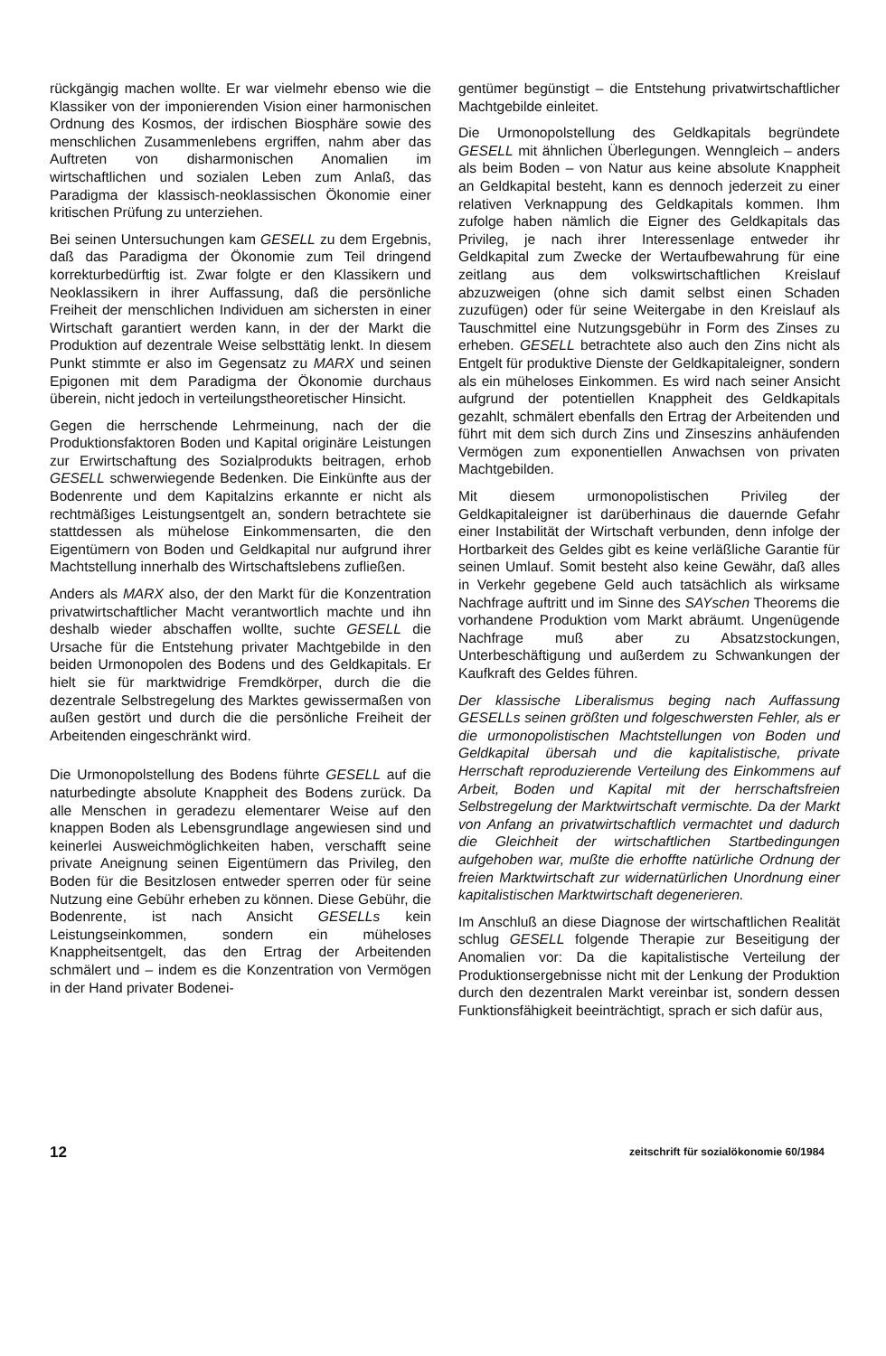rückgängig machen wollte. Er war vielmehr ebenso wie die Klassiker von der imponierenden Vision einer harmonischen Ordnung des Kosmos, der irdischen Biosphäre sowie des menschlichen Zusammenlebens ergriffen, nahm aber das Auftreten von disharmonischen Anomalien im wirtschaftlichen und sozialen Leben zum Anlaß, das Paradigma der klassisch-neoklassischen Ökonomie einer kritischen Prüfung zu unterziehen.
Bei seinen Untersuchungen kam GESELL zu dem Ergebnis, daß das Paradigma der Ökonomie zum Teil dringend korrekturbedürftig ist. Zwar folgte er den Klassikern und Neoklassikern in ihrer Auffassung, daß die persönliche Freiheit der menschlichen Individuen am sichersten in einer Wirtschaft garantiert werden kann, in der der Markt die Produktion auf dezentrale Weise selbsttätig lenkt. In diesem Punkt stimmte er also im Gegensatz zu MARX und seinen Epigonen mit dem Paradigma der Ökonomie durchaus überein, nicht jedoch in verteilungstheoretischer Hinsicht.
Gegen die herrschende Lehrmeinung, nach der die Produktionsfaktoren Boden und Kapital originäre Leistungen zur Erwirtschaftung des Sozialprodukts beitragen, erhob GESELL schwerwiegende Bedenken. Die Einkünfte aus der Bodenrente und dem Kapitalzins erkannte er nicht als rechtmäßiges Leistungsentgelt an, sondern betrachtete sie stattdessen als mühelose Einkommensarten, die den Eigentümern von Boden und Geldkapital nur aufgrund ihrer Machtstellung innerhalb des Wirtschaftslebens zufließen.
Anders als MARX also, der den Markt für die Konzentration privatwirtschaftlicher Macht verantwortlich machte und ihn deshalb wieder abschaffen wollte, suchte GESELL die Ursache für die Entstehung privater Machtgebilde in den beiden Urmonopolen des Bodens und des Geldkapitals. Er hielt sie für marktwidrige Fremdkörper, durch die die dezentrale Selbstregelung des Marktes gewissermaßen von außen gestört und durch die die persönliche Freiheit der Arbeitenden eingeschränkt wird.
Die Urmonopolstellung des Bodens führte GESELL auf die naturbedingte absolute Knappheit des Bodens zurück. Da alle Menschen in geradezu elementarer Weise auf den knappen Boden als Lebensgrundlage angewiesen sind und keinerlei Ausweichmöglichkeiten haben, verschafft seine private Aneignung seinen Eigentümern das Privileg, den Boden für die Besitzlosen entweder sperren oder für seine Nutzung eine Gebühr erheben zu können. Diese Gebühr, die Bodenrente, ist nach Ansicht GESELLs kein Leistungseinkommen, sondern ein müheloses Knappheitsentgelt, das den Ertrag der Arbeitenden schmälert und – indem es die Konzentration von Vermögen in der Hand privater Bodenei-
gentümer begünstigt – die Entstehung privatwirtschaftlicher Machtgebilde einleitet.
Die Urmonopolstellung des Geldkapitals begründete GESELL mit ähnlichen Überlegungen. Wenngleich – anders als beim Boden – von Natur aus keine absolute Knappheit an Geldkapital besteht, kann es dennoch jederzeit zu einer relativen Verknappung des Geldkapitals kommen. Ihm zufolge haben nämlich die Eigner des Geldkapitals das Privileg, je nach ihrer Interessenlage entweder ihr Geldkapital zum Zwecke der Wertaufbewahrung für eine zeitlang aus dem volkswirtschaftlichen Kreislauf abzuzweigen (ohne sich damit selbst einen Schaden zuzufügen) oder für seine Weitergabe in den Kreislauf als Tauschmittel eine Nutzungsgebühr in Form des Zinses zu erheben. GESELL betrachtete also auch den Zins nicht als Entgelt für produktive Dienste der Geldkapitaleigner, sondern als ein müheloses Einkommen. Es wird nach seiner Ansicht aufgrund der potentiellen Knappheit des Geldkapitals gezahlt, schmälert ebenfalls den Ertrag der Arbeitenden und führt mit dem sich durch Zins und Zinseszins anhäufenden Vermögen zum exponentiellen Anwachsen von privaten Machtgebilden.
Mit diesem urmonopolistischen Privileg der Geldkapitaleigner ist darüberhinaus die dauernde Gefahr einer Instabilität der Wirtschaft verbunden, denn infolge der Hortbarkeit des Geldes gibt es keine verläßliche Garantie für seinen Umlauf. Somit besteht also keine Gewähr, daß alles in Verkehr gegebene Geld auch tatsächlich als wirksame Nachfrage auftritt und im Sinne des SAYschen Theorems die vorhandene Produktion vom Markt abräumt. Ungenügende Nachfrage muß aber zu Absatzstockungen, Unterbeschäftigung und außerdem zu Schwankungen der Kaufkraft des Geldes führen.
Der klassische Liberalismus beging nach Auffassung GESELLs seinen größten und folgeschwersten Fehler, als er die urmonopolistischen Machtstellungen von Boden und Geldkapital übersah und die kapitalistische, private Herrschaft reproduzierende Verteilung des Einkommens auf Arbeit, Boden und Kapital mit der herrschaftsfreien Selbstregelung der Marktwirtschaft vermischte. Da der Markt von Anfang an privatwirtschaftlich vermachtet und dadurch die Gleichheit der wirtschaftlichen Startbedingungen aufgehoben war, mußte die erhoffte natürliche Ordnung der freien Marktwirtschaft zur widernatürlichen Unordnung einer kapitalistischen Marktwirtschaft degenerieren.
Im Anschluß an diese Diagnose der wirtschaftlichen Realität schlug GESELL folgende Therapie zur Beseitigung der Anomalien vor: Da die kapitalistische Verteilung der Produktionsergebnisse nicht mit der Lenkung der Produktion durch den dezentralen Markt vereinbar ist, sondern dessen Funktionsfähigkeit beeinträchtigt, sprach er sich dafür aus,
12 zeitschrift für sozialökonomie 60/1984